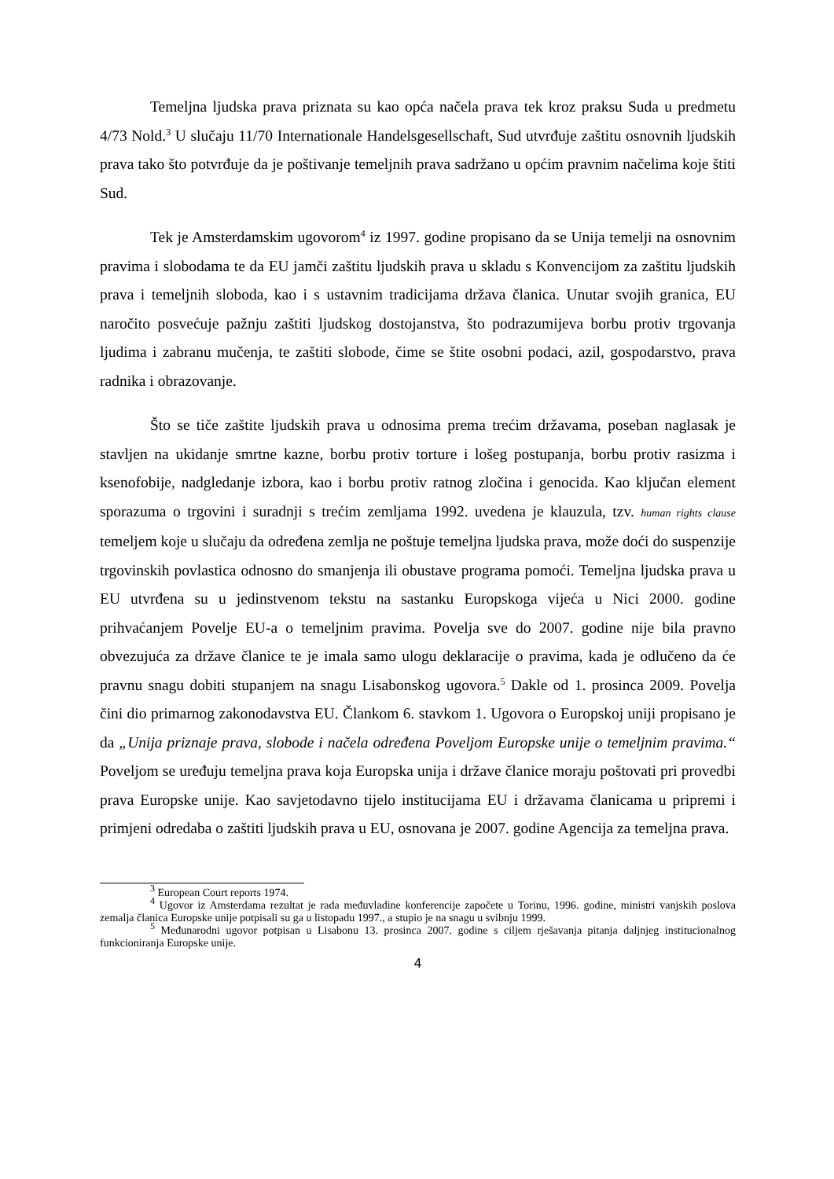Temeljna ljudska prava priznata su kao opća načela prava tek kroz praksu Suda u predmetu 4/73 Nold.<sup>3</sup> U slučaju 11/70 Internationale Handelsgesellschaft, Sud utvrđuje zaštitu osnovnih ljudskih prava tako što potvrđuje da je poštivanje temeljnih prava sadržano u općim pravnim načelima koje štiti Sud.
Tek je Amsterdamskim ugovorom<sup>4</sup> iz 1997. godine propisano da se Unija temelji na osnovnim pravima i slobodama te da EU jamči zaštitu ljudskih prava u skladu s Konvencijom za zaštitu ljudskih prava i temeljnih sloboda, kao i s ustavnim tradicijama država članica. Unutar svojih granica, EU naročito posvećuje pažnju zaštiti ljudskog dostojanstva, što podrazumijeva borbu protiv trgovanja ljudima i zabranu mučenja, te zaštiti slobode, čime se štite osobni podaci, azil, gospodarstvo, prava radnika i obrazovanje.
Što se tiče zaštite ljudskih prava u odnosima prema trećim državama, poseban naglasak je stavljen na ukidanje smrtne kazne, borbu protiv torture i lošeg postupanja, borbu protiv rasizma i ksenofobije, nadgledanje izbora, kao i borbu protiv ratnog zločina i genocida. Kao ključan element sporazuma o trgovini i suradnji s trećim zemljama 1992. uvedena je klauzula, tzv. human rights clause temeljem koje u slučaju da određena zemlja ne poštuje temeljna ljudska prava, može doći do suspenzije trgovinskih povlastica odnosno do smanjenja ili obustave programa pomoći. Temeljna ljudska prava u EU utvrđena su u jedinstvenom tekstu na sastanku Europskoga vijeća u Nici 2000. godine prihvaćanjem Povelje EU-a o temeljnim pravima. Povelja sve do 2007. godine nije bila pravno obvezujuća za države članice te je imala samo ulogu deklaracije o pravima, kada je odlučeno da će pravnu snagu dobiti stupanjem na snagu Lisabonskog ugovora.<sup>5</sup> Dakle od 1. prosinca 2009. Povelja čini dio primarnog zakonodavstva EU. Člankom 6. stavkom 1. Ugovora o Europskoj uniji propisano je da „Unija priznaje prava, slobode i načela određena Poveljom Europske unije o temeljnim pravima.“ Poveljom se uređuju temeljna prava koja Europska unija i države članice moraju poštovati pri provedbi prava Europske unije. Kao savjetodavno tijelo institucijama EU i državama članicama u pripremi i primjeni odredaba o zaštiti ljudskih prava u EU, osnovana je 2007. godine Agencija za temeljna prava.
<sup>3</sup> European Court reports 1974.
<sup>4</sup> Ugovor iz Amsterdama rezultat je rada međuvladine konferencije započete u Torinu, 1996. godine, ministri vanjskih poslova zemalja članica Europske unije potpisali su ga u listopadu 1997., a stupio je na snagu u svibnju 1999.
<sup>5</sup> Međunarodni ugovor potpisan u Lisabonu 13. prosinca 2007. godine s ciljem rješavanja pitanja daljnjeg institucionalnog funkcioniranja Europske unije.
4